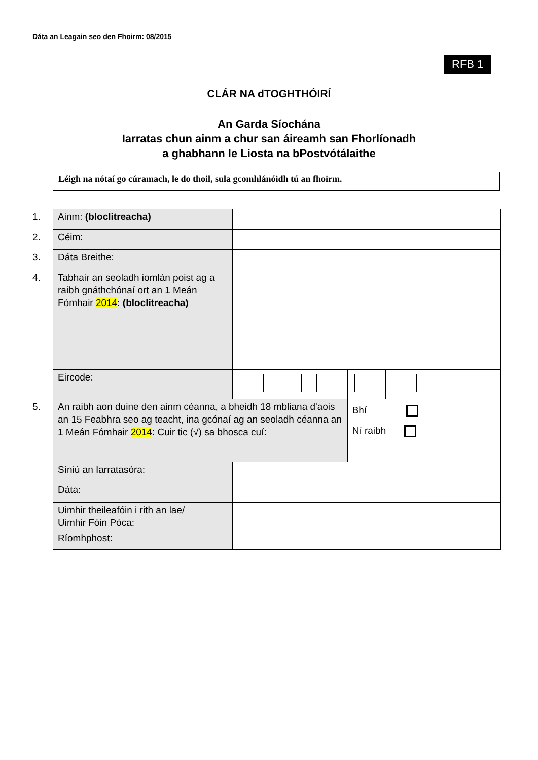Dáta an Leagain seo den Fhoirm: 08/2015
RFB 1
CLÁR NA dTOGHTHÓIRÍ
An Garda Síochána
Iarratas chun ainm a chur san áireamh san Fhorlíonadh
a ghabhann le Liosta na bPostvótálaithe
Léigh na nótaí go cúramach, le do thoil, sula gcomhlánóidh tú an fhoirm.
| 1. | Ainm: (bloclitreacha) | | | | | | | |
| 2. | Céim: | | | | | | | |
| 3. | Dáta Breithe: | | | | | | | |
| 4. | Tabhair an seoladh iomlán poist ag a raibh gnáthchónaí ort an 1 Meán Fómhair 2014 : (bloclitreacha) | | | | | | | |
| | Eircode: | | | | | | | |
| 5. | An raibh aon duine den ainm céanna, a bheidh 18 mbliana d'aois an 15 Feabhra seo ag teacht, ina gcónaí ag an seoladh céanna an 1 Meán Fómhair 2014 : Cuir tic (√) sa bhosca cuí: | | | | Bhí Ní raibh | | | |
| | Síniú an Iarratasóra: | | | | | | | |
| | Dáta: | | | | | | | |
| | Uimhir theileafóin i rith an lae/ Uimhir Fóin Póca: | | | | | | | |
| | Ríomhphost: | | | | | | | |